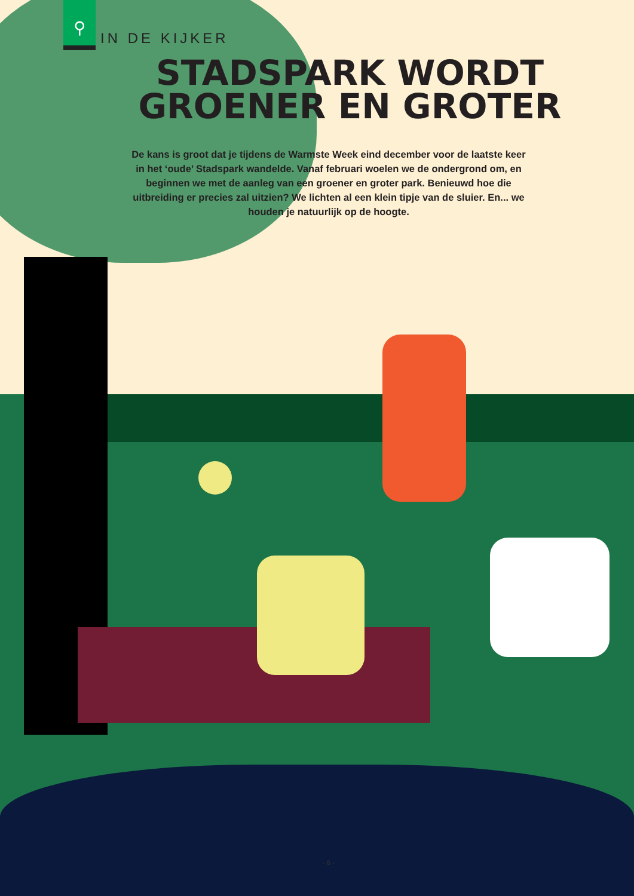⚲
IN DE KIJKER
STADSPARK WORDT
GROENER EN GROTER
De kans is groot dat je tijdens de Warmste Week eind december voor de laatste keer in het ‘oude’ Stadspark wandelde. Vanaf februari woelen we de ondergrond om, en beginnen we met de aanleg van een groener en groter park. Benieuwd hoe die uitbreiding er precies zal uitzien? We lichten al een klein tipje van de sluier. En... we houden je natuurlijk op de hoogte.
- 6 -